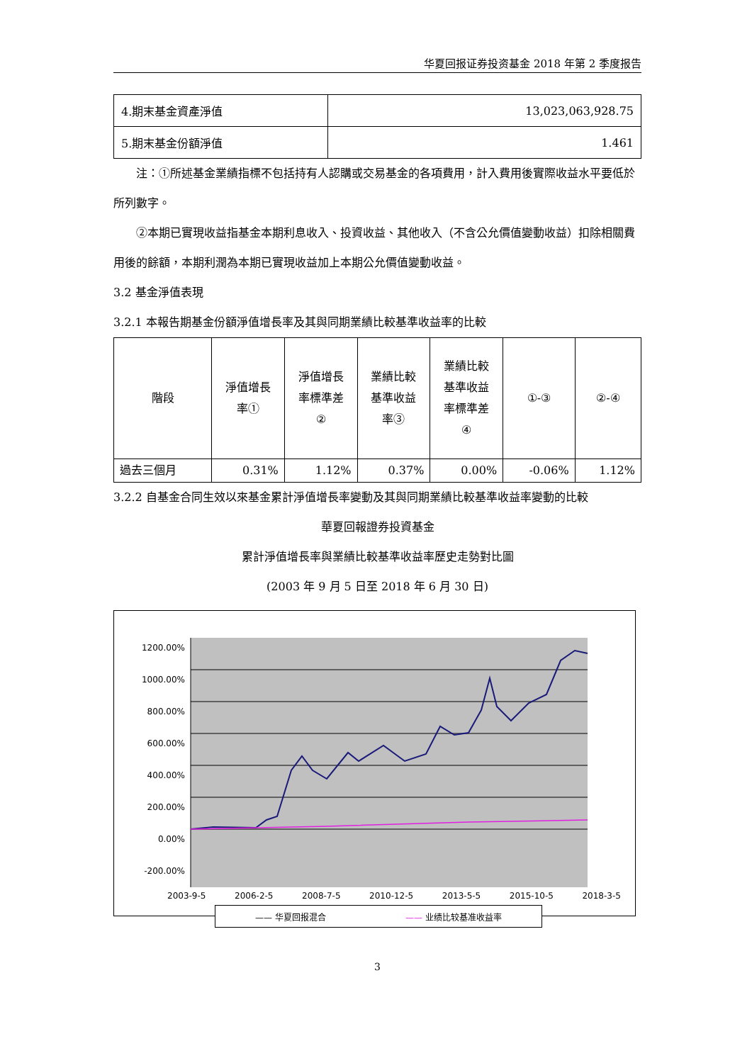华夏回报证券投资基金 2018 年第 2 季度报告
| 4.期末基金資產淨值 | 13,023,063,928.75 |
| 5.期末基金份額淨值 | 1.461 |
注：①所述基金業績指標不包括持有人認購或交易基金的各項費用，計入費用後實際收益水平要低於所列數字。
②本期已實現收益指基金本期利息收入、投資收益、其他收入（不含公允價值變動收益）扣除相關費用後的餘額，本期利潤為本期已實現收益加上本期公允價值變動收益。
3.2 基金淨值表現
3.2.1 本報告期基金份額淨值增長率及其與同期業績比較基準收益率的比較
| 階段 | 淨值增長 率① | 淨值增長 率標準差 ② | 業績比較 基準收益 率③ | 業績比較 基準收益 率標準差 ④ | ①-③ | ②-④ |
| --- | --- | --- | --- | --- | --- | --- |
| 過去三個月 | 0.31% | 1.12% | 0.37% | 0.00% | -0.06% | 1.12% |
3.2.2 自基金合同生效以來基金累計淨值增長率變動及其與同期業績比較基準收益率變動的比較
華夏回報證券投資基金
累計淨值增長率與業績比較基準收益率歷史走勢對比圖
(2003 年 9 月 5 日至 2018 年 6 月 30 日)
1200.00%
1000.00%
800.00%
600.00%
400.00%
200.00%
0.00%
-200.00%
2003-9-5 2006-2-5 2008-7-5 2010-12-5 2013-5-5 2015-10-5 2018-3-5
—— 华夏回报混合 —— 业绩比较基准收益率
3